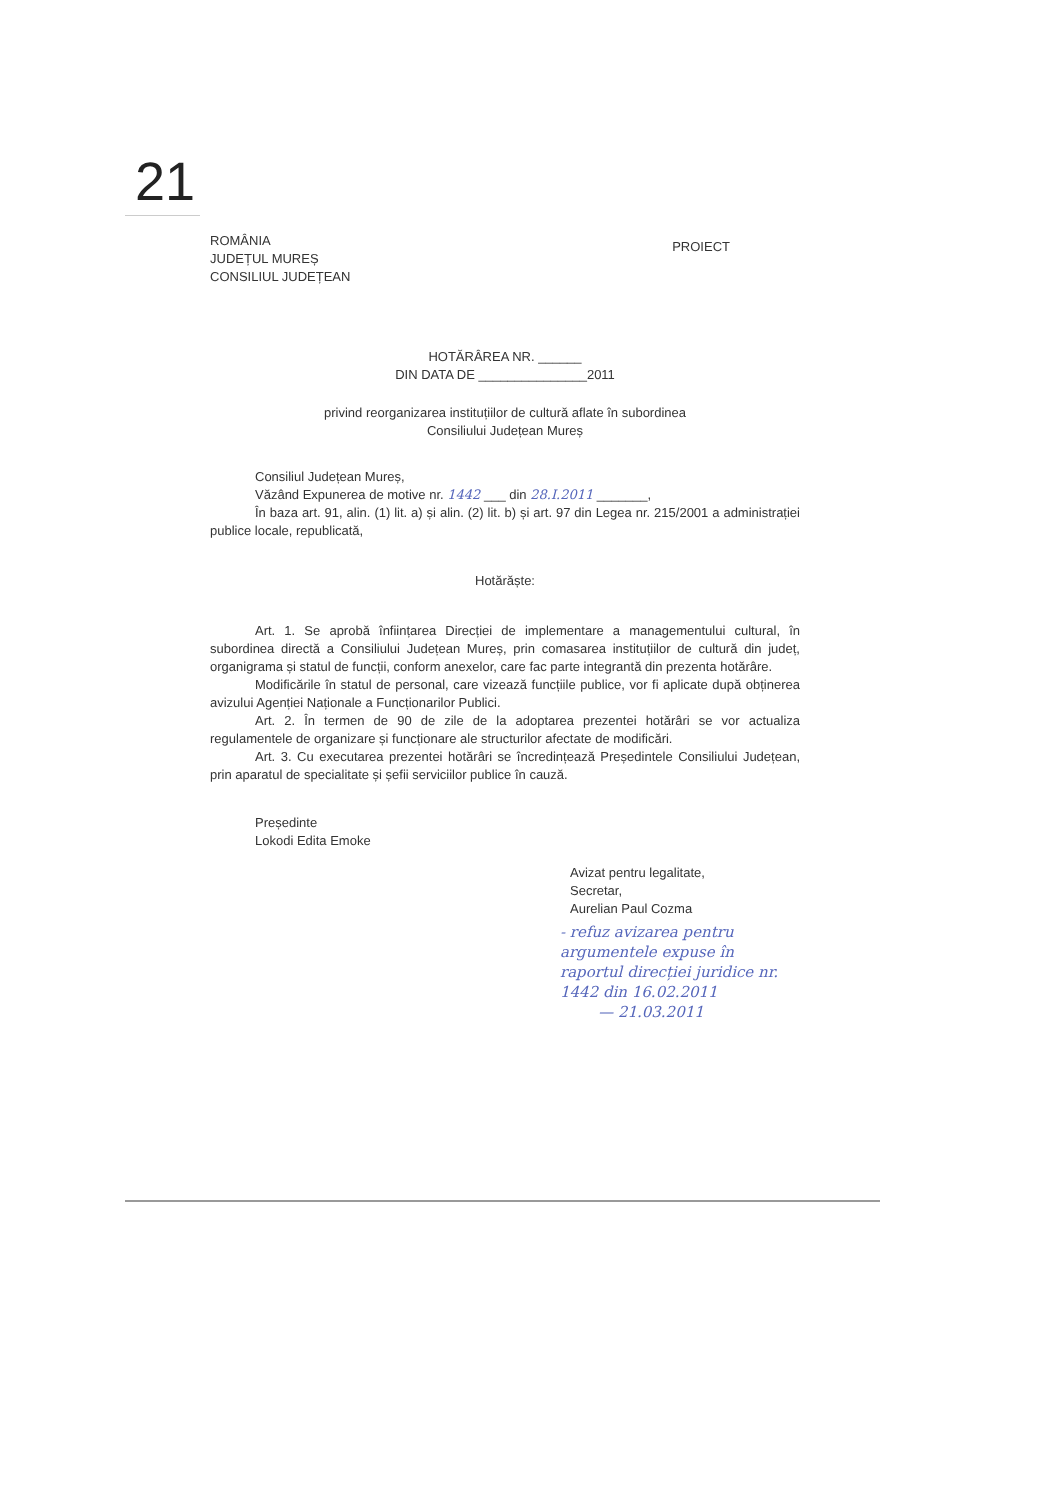21
ROMÂNIA
JUDEȚUL MUREȘ
CONSILIUL JUDEȚEAN
PROIECT
HOTĂRÂREA NR. ______
DIN DATA DE _______________2011
privind reorganizarea instituțiilor de cultură aflate în subordinea
Consiliului Județean Mureș
Consiliul Județean Mureș,
Văzând Expunerea de motive nr. 1442 ___ din 28.I.2011 _______,
În baza art. 91, alin. (1) lit. a) și alin. (2) lit. b) și art. 97 din Legea nr. 215/2001 a administrației publice locale, republicată,
Hotărăște:
Art. 1. Se aprobă înființarea Direcției de implementare a managementului cultural, în subordinea directă a Consiliului Județean Mureș, prin comasarea instituțiilor de cultură din județ, organigrama și statul de funcții, conform anexelor, care fac parte integrantă din prezenta hotărâre.
Modificările în statul de personal, care vizează funcțiile publice, vor fi aplicate după obținerea avizului Agenției Naționale a Funcționarilor Publici.
Art. 2. În termen de 90 de zile de la adoptarea prezentei hotărâri se vor actualiza regulamentele de organizare și funcționare ale structurilor afectate de modificări.
Art. 3. Cu executarea prezentei hotărâri se încredințează Președintele Consiliului Județean, prin aparatul de specialitate și șefii serviciilor publice în cauză.
Președinte
Lokodi Edita Emoke
Avizat pentru legalitate,
Secretar,
Aurelian Paul Cozma
- refuz avizarea pentru argumentele expuse în raportul direcției juridice nr. 1442 din 16.02.2011
— 21.03.2011